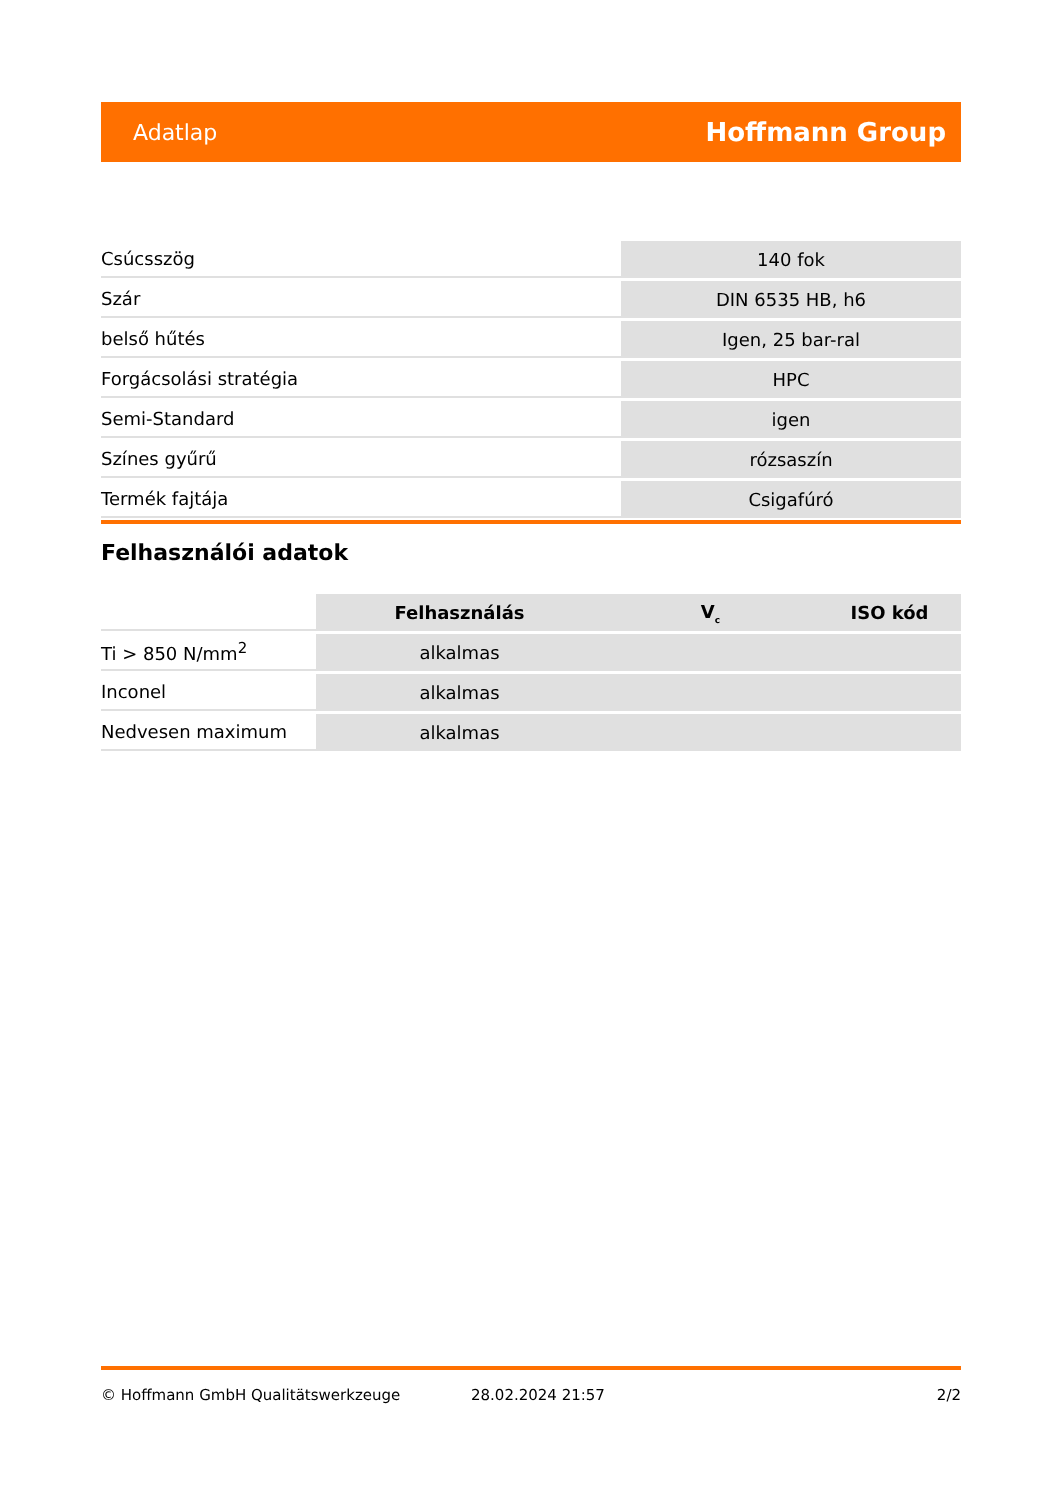Adatlap Hoffmann Group
| Csúcsszög | 140 fok |
| Szár | DIN 6535 HB, h6 |
| belső hűtés | Igen, 25 bar-ral |
| Forgácsolási stratégia | HPC |
| Semi-Standard | igen |
| Színes gyűrű | rózsaszín |
| Termék fajtája | Csigafúró |
Felhasználói adatok
| | Felhasználás | V<sub>c</sub> | ISO kód |
| Ti > 850 N/mm<sup>2</sup> | alkalmas | | |
| Inconel | alkalmas | | |
| Nedvesen maximum | alkalmas | | |
© Hoffmann GmbH Qualitätswerkzeuge 28.02.2024 21:57 2/2